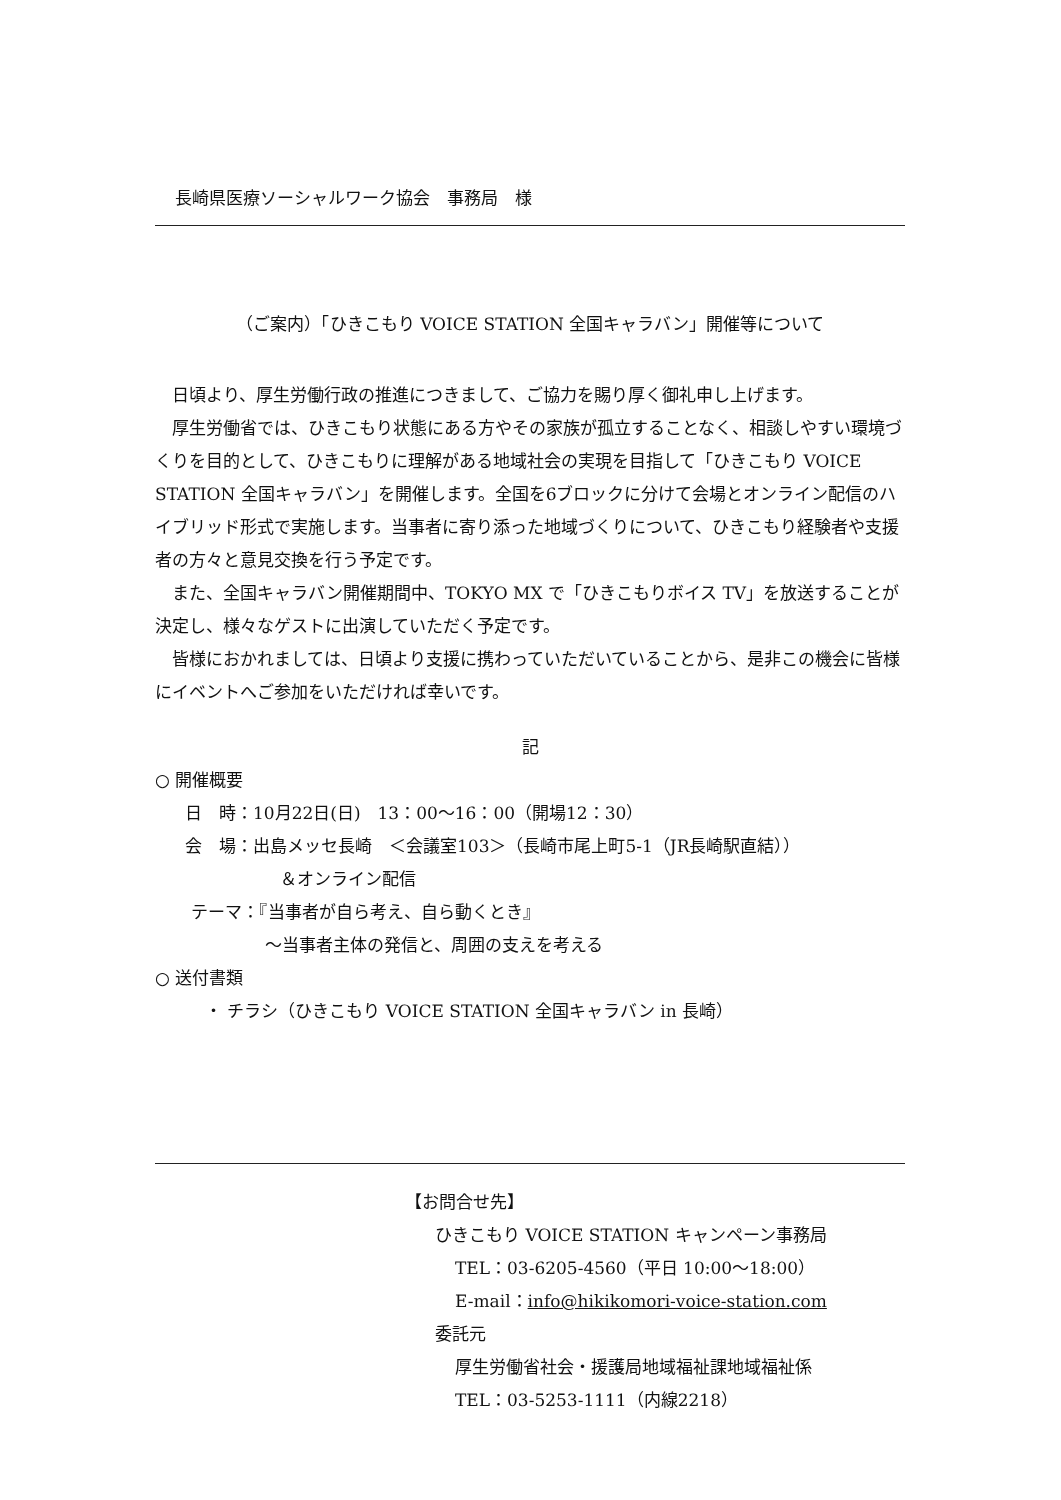長崎県医療ソーシャルワーク協会　事務局　様
（ご案内）「ひきこもり VOICE STATION 全国キャラバン」開催等について
日頃より、厚生労働行政の推進につきまして、ご協力を賜り厚く御礼申し上げます。
厚生労働省では、ひきこもり状態にある方やその家族が孤立することなく、相談しやすい環境づくりを目的として、ひきこもりに理解がある地域社会の実現を目指して「ひきこもり VOICE STATION 全国キャラバン」を開催します。全国を6ブロックに分けて会場とオンライン配信のハイブリッド形式で実施します。当事者に寄り添った地域づくりについて、ひきこもり経験者や支援者の方々と意見交換を行う予定です。
また、全国キャラバン開催期間中、TOKYO MX で「ひきこもりボイス TV」を放送することが決定し、様々なゲストに出演していただく予定です。
皆様におかれましては、日頃より支援に携わっていただいていることから、是非この機会に皆様にイベントへご参加をいただければ幸いです。
記
○ 開催概要
日　時：10月22日(日)　13：00～16：00（開場12：30）
会　場：出島メッセ長崎　＜会議室103＞（長崎市尾上町5-1（JR長崎駅直結））
＆オンライン配信
テーマ：『当事者が自ら考え、自ら動くとき』
～当事者主体の発信と、周囲の支えを考える
○ 送付書類
・ チラシ（ひきこもり VOICE STATION 全国キャラバン in 長崎）
【お問合せ先】
ひきこもり VOICE STATION キャンペーン事務局
TEL：03-6205-4560（平日 10:00～18:00）
E-mail：info@hikikomori-voice-station.com
委託元
厚生労働省社会・援護局地域福祉課地域福祉係
TEL：03-5253-1111（内線2218）